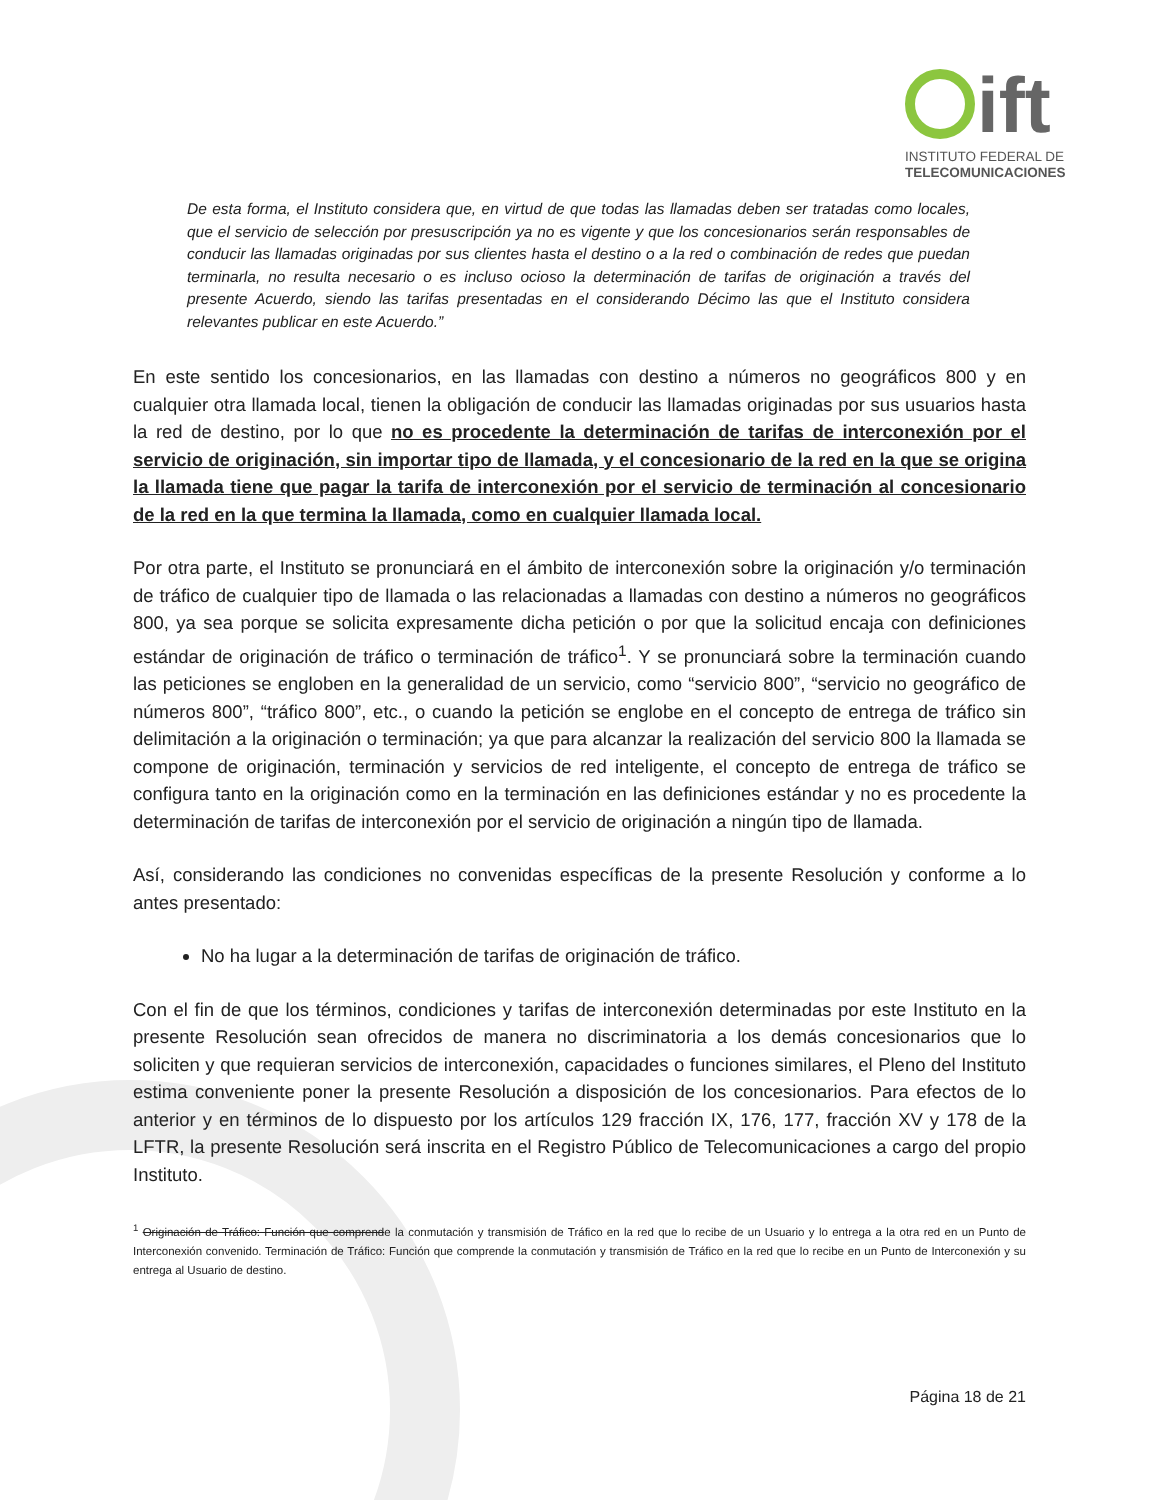ift
INSTITUTO FEDERAL DE
TELECOMUNICACIONES
De esta forma, el Instituto considera que, en virtud de que todas las llamadas deben ser tratadas como locales, que el servicio de selección por presuscripción ya no es vigente y que los concesionarios serán responsables de conducir las llamadas originadas por sus clientes hasta el destino o a la red o combinación de redes que puedan terminarla, no resulta necesario o es incluso ocioso la determinación de tarifas de originación a través del presente Acuerdo, siendo las tarifas presentadas en el considerando Décimo las que el Instituto considera relevantes publicar en este Acuerdo.”
En este sentido los concesionarios, en las llamadas con destino a números no geográficos 800 y en cualquier otra llamada local, tienen la obligación de conducir las llamadas originadas por sus usuarios hasta la red de destino, por lo que no es procedente la determinación de tarifas de interconexión por el servicio de originación, sin importar tipo de llamada, y el concesionario de la red en la que se origina la llamada tiene que pagar la tarifa de interconexión por el servicio de terminación al concesionario de la red en la que termina la llamada, como en cualquier llamada local.
Por otra parte, el Instituto se pronunciará en el ámbito de interconexión sobre la originación y/o terminación de tráfico de cualquier tipo de llamada o las relacionadas a llamadas con destino a números no geográficos 800, ya sea porque se solicita expresamente dicha petición o por que la solicitud encaja con definiciones estándar de originación de tráfico o terminación de tráfico<sup>1</sup>. Y se pronunciará sobre la terminación cuando las peticiones se engloben en la generalidad de un servicio, como “servicio 800”, “servicio no geográfico de números 800”, “tráfico 800”, etc., o cuando la petición se englobe en el concepto de entrega de tráfico sin delimitación a la originación o terminación; ya que para alcanzar la realización del servicio 800 la llamada se compone de originación, terminación y servicios de red inteligente, el concepto de entrega de tráfico se configura tanto en la originación como en la terminación en las definiciones estándar y no es procedente la determinación de tarifas de interconexión por el servicio de originación a ningún tipo de llamada.
Así, considerando las condiciones no convenidas específicas de la presente Resolución y conforme a lo antes presentado:
No ha lugar a la determinación de tarifas de originación de tráfico.
Con el fin de que los términos, condiciones y tarifas de interconexión determinadas por este Instituto en la presente Resolución sean ofrecidos de manera no discriminatoria a los demás concesionarios que lo soliciten y que requieran servicios de interconexión, capacidades o funciones similares, el Pleno del Instituto estima conveniente poner la presente Resolución a disposición de los concesionarios. Para efectos de lo anterior y en términos de lo dispuesto por los artículos 129 fracción IX, 176, 177, fracción XV y 178 de la LFTR, la presente Resolución será inscrita en el Registro Público de Telecomunicaciones a cargo del propio Instituto.
<sup>1</sup> Originación de Tráfico: Función que comprende la conmutación y transmisión de Tráfico en la red que lo recibe de un Usuario y lo entrega a la otra red en un Punto de Interconexión convenido. Terminación de Tráfico: Función que comprende la conmutación y transmisión de Tráfico en la red que lo recibe en un Punto de Interconexión y su entrega al Usuario de destino.
Página 18 de 21